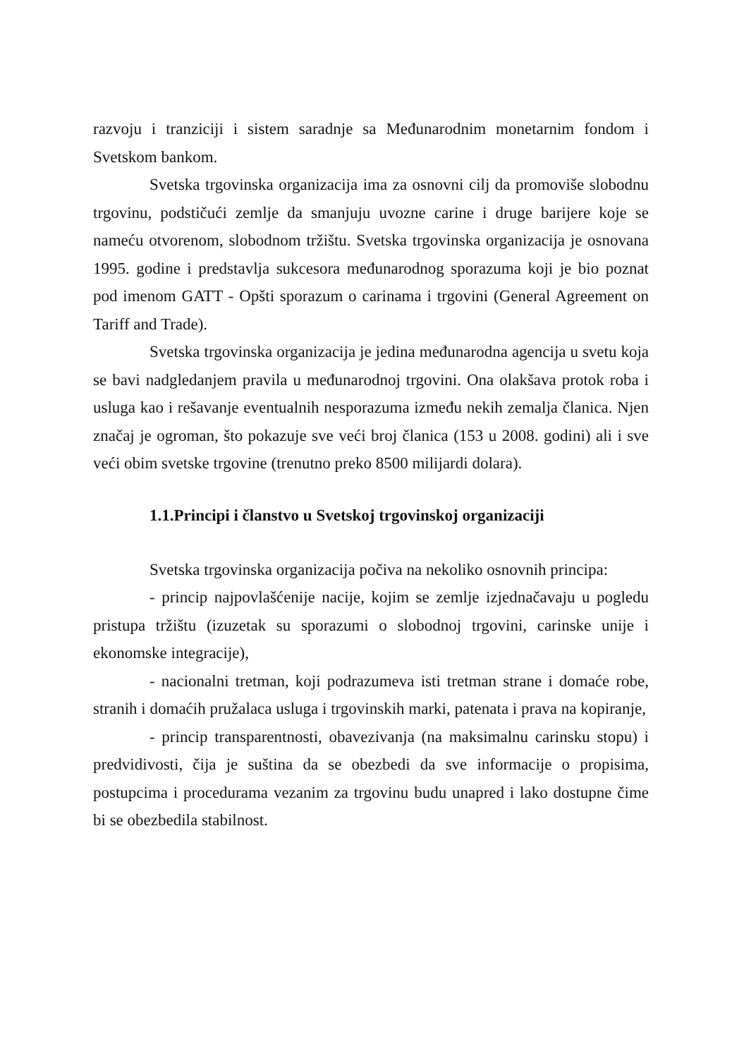razvoju i tranziciji i sistem saradnje sa Međunarodnim monetarnim fondom i Svetskom bankom.
Svetska trgovinska organizacija ima za osnovni cilj da promoviše slobodnu trgovinu, podstičući zemlje da smanjuju uvozne carine i druge barijere koje se nameću otvorenom, slobodnom tržištu. Svetska trgovinska organizacija je osnovana 1995. godine i predstavlja sukcesora međunarodnog sporazuma koji je bio poznat pod imenom GATT - Opšti sporazum o carinama i trgovini (General Agreement on Tariff and Trade).
Svetska trgovinska organizacija je jedina međunarodna agencija u svetu koja se bavi nadgledanjem pravila u međunarodnoj trgovini. Ona olakšava protok roba i usluga kao i rešavanje eventualnih nesporazuma između nekih zemalja članica. Njen značaj je ogroman, što pokazuje sve veći broj članica (153 u 2008. godini) ali i sve veći obim svetske trgovine (trenutno preko 8500 milijardi dolara).
1.1.Principi i članstvo u Svetskoj trgovinskoj organizaciji
Svetska trgovinska organizacija počiva na nekoliko osnovnih principa:
- princip najpovlašćenije nacije, kojim se zemlje izjednačavaju u pogledu pristupa tržištu (izuzetak su sporazumi o slobodnoj trgovini, carinske unije i ekonomske integracije),
- nacionalni tretman, koji podrazumeva isti tretman strane i domaće robe, stranih i domaćih pružalaca usluga i trgovinskih marki, patenata i prava na kopiranje,
- princip transparentnosti, obavezivanja (na maksimalnu carinsku stopu) i predvidivosti, čija je suština da se obezbedi da sve informacije o propisima, postupcima i procedurama vezanim za trgovinu budu unapred i lako dostupne čime bi se obezbedila stabilnost.